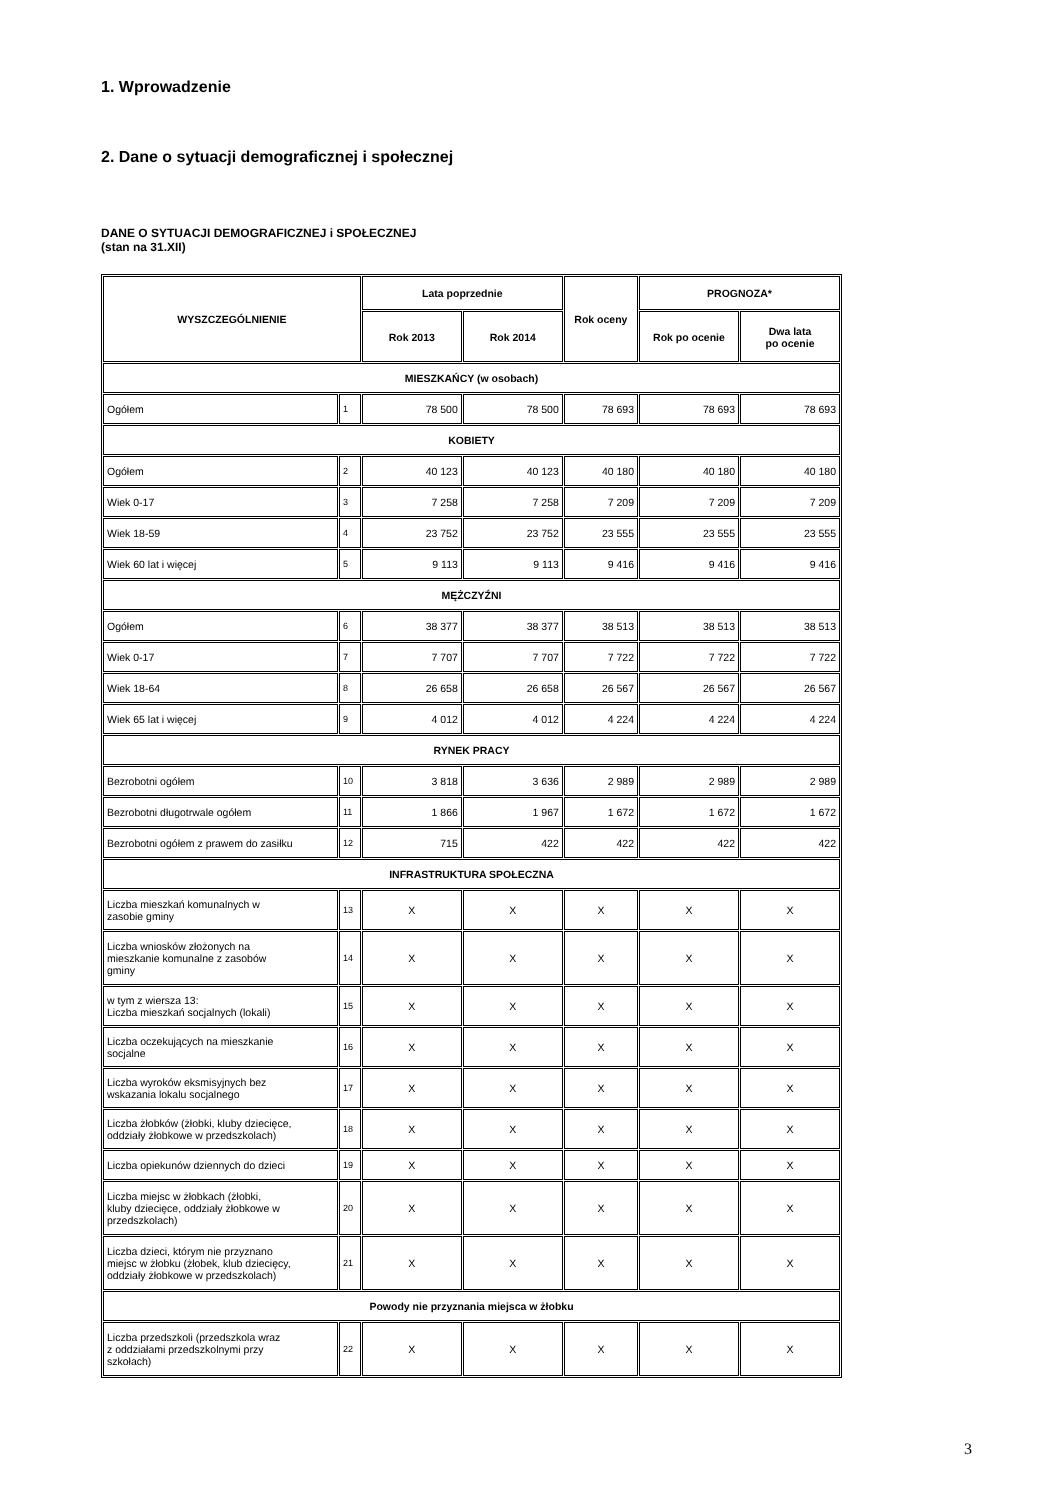1. Wprowadzenie
2. Dane o sytuacji demograficznej i społecznej
DANE O SYTUACJI DEMOGRAFICZNEJ i SPOŁECZNEJ
(stan na 31.XII)
| WYSZCZEGÓLNIENIE | | Lata poprzednie | | Rok oceny | PROGNOZA* | |
| --- | --- | --- | --- | --- | --- | --- |
| | | Rok 2013 | Rok 2014 | | Rok po ocenie | Dwa lata po ocenie |
| MIESZKAŃCY (w osobach) | | | | | | |
| Ogółem | 1 | 78 500 | 78 500 | 78 693 | 78 693 | 78 693 |
| KOBIETY | | | | | | |
| Ogółem | 2 | 40 123 | 40 123 | 40 180 | 40 180 | 40 180 |
| Wiek 0-17 | 3 | 7 258 | 7 258 | 7 209 | 7 209 | 7 209 |
| Wiek 18-59 | 4 | 23 752 | 23 752 | 23 555 | 23 555 | 23 555 |
| Wiek 60 lat i więcej | 5 | 9 113 | 9 113 | 9 416 | 9 416 | 9 416 |
| MĘŻCZYŹNI | | | | | | |
| Ogółem | 6 | 38 377 | 38 377 | 38 513 | 38 513 | 38 513 |
| Wiek 0-17 | 7 | 7 707 | 7 707 | 7 722 | 7 722 | 7 722 |
| Wiek 18-64 | 8 | 26 658 | 26 658 | 26 567 | 26 567 | 26 567 |
| Wiek 65 lat i więcej | 9 | 4 012 | 4 012 | 4 224 | 4 224 | 4 224 |
| RYNEK PRACY | | | | | | |
| Bezrobotni ogółem | 10 | 3 818 | 3 636 | 2 989 | 2 989 | 2 989 |
| Bezrobotni długotrwale ogółem | 11 | 1 866 | 1 967 | 1 672 | 1 672 | 1 672 |
| Bezrobotni ogółem z prawem do zasiłku | 12 | 715 | 422 | 422 | 422 | 422 |
| INFRASTRUKTURA SPOŁECZNA | | | | | | |
| Liczba mieszkań komunalnych w zasobie gminy | 13 | X | X | X | X | X |
| Liczba wniosków złożonych na mieszkanie komunalne z zasobów gminy | 14 | X | X | X | X | X |
| w tym z wiersza 13: Liczba mieszkań socjalnych (lokali) | 15 | X | X | X | X | X |
| Liczba oczekujących na mieszkanie socjalne | 16 | X | X | X | X | X |
| Liczba wyroków eksmisyjnych bez wskazania lokalu socjalnego | 17 | X | X | X | X | X |
| Liczba żłobków (żłobki, kluby dziecięce, oddziały żłobkowe w przedszkolach) | 18 | X | X | X | X | X |
| Liczba opiekunów dziennych do dzieci | 19 | X | X | X | X | X |
| Liczba miejsc w żłobkach (żłobki, kluby dziecięce, oddziały żłobkowe w przedszkolach) | 20 | X | X | X | X | X |
| Liczba dzieci, którym nie przyznano miejsc w żłobku (żłobek, klub dziecięcy, oddziały żłobkowe w przedszkolach) | 21 | X | X | X | X | X |
| Powody nie przyznania miejsca w żłobku | | | | | | |
| Liczba przedszkoli (przedszkola wraz z oddziałami przedszkolnymi przy szkołach) | 22 | X | X | X | X | X |
3